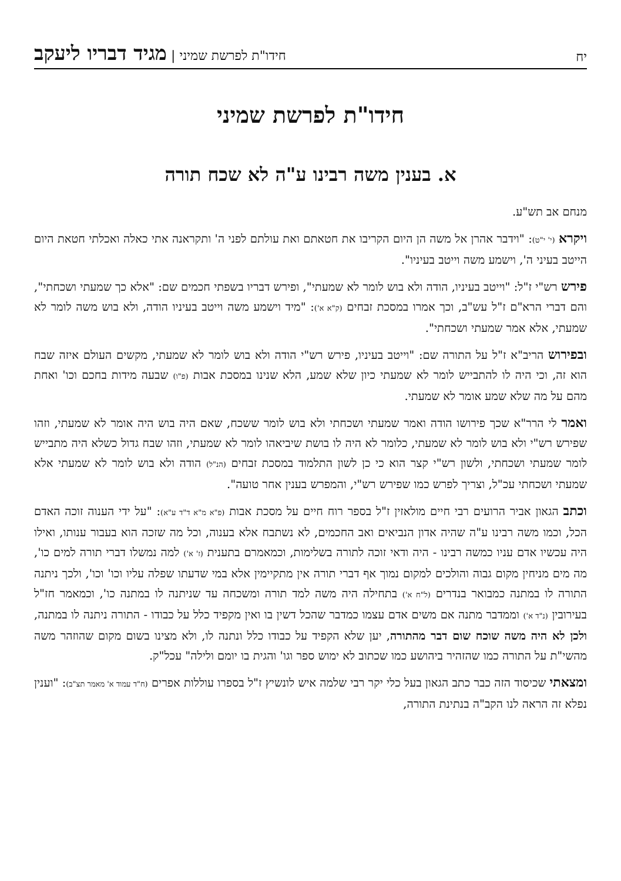יח חידו"ת לפרשת שמיני | מגיד דבריו ליעקב
חידו"ת לפרשת שמיני
א. בענין משה רבינו ע"ה לא שכח תורה
מנחם אב תש"ע.
ויקרא (י' י"ט): "וידבר אהרן אל משה הן היום הקריבו את חטאתם ואת עולתם לפני ה' ותקראנה אתי כאלה ואכלתי חטאת היום הייטב בעיני ה', וישמע משה וייטב בעיניו".
פירש רש"י ז"ל: "וייטב בעיניו, הודה ולא בוש לומר לא שמעתי", ופירש דבריו בשפתי חכמים שם: "אלא כך שמעתי ושכחתי", והם דברי הרא"ם ז"ל עש"ב, וכך אמרו במסכת זבחים (ק"א א'): "מיד וישמע משה וייטב בעיניו הודה, ולא בוש משה לומר לא שמעתי, אלא אמר שמעתי ושכחתי".
ובפירוש הריב"א ז"ל על התורה שם: "וייטב בעיניו, פירש רש"י הודה ולא בוש לומר לא שמעתי, מקשים העולם איזה שבח הוא זה, וכי היה לו להתבייש לומר לא שמעתי כיון שלא שמע, הלא שנינו במסכת אבות (פ"ו) שבעה מידות בחכם וכו' ואחת מהם על מה שלא שמע אומר לא שמעתי.
ואמר לי הרר"א שכך פירושו הודה ואמר שמעתי ושכחתי ולא בוש לומר ששכח, שאם היה בוש היה אומר לא שמעתי, וזהו שפירש רש"י ולא בוש לומר לא שמעתי, כלומר לא היה לו בושת שיביאהו לומר לא שמעתי, וזהו שבח גדול כשלא היה מתבייש לומר שמעתי ושכחתי, ולשון רש"י קצר הוא כי כן לשון התלמוד במסכת זבחים (הנ"ל) הודה ולא בוש לומר לא שמעתי אלא שמעתי ושכחתי עכ"ל, וצריך לפרש כמו שפירש רש"י, והמפרש בענין אחר טועה".
וכתב הגאון אביר הרועים רבי חיים מולאזין ז"ל בספר רוח חיים על מסכת אבות (פ"א מ"א ד"ד ע"א): "על ידי הענוה זוכה האדם הכל, וכמו משה רבינו ע"ה שהיה אדון הנביאים ואב החכמים, לא נשתבח אלא בענוה, וכל מה שזכה הוא בעבור ענותו, ואילו היה עכשיו אדם עניו כמשה רבינו - היה ודאי זוכה לתורה בשלימות, וכמאמרם בתענית (ז' א') למה נמשלו דברי תורה למים כו', מה מים מניחין מקום גבוה והולכים למקום נמוך אף דברי תורה אין מתקיימין אלא במי שדעתו שפלה עליו וכו' וכו', ולכך ניתנה התורה לו במתנה כמבואר בנדרים (ל"ח א') בתחילה היה משה למד תורה ומשכחה עד שניתנה לו במתנה כו', וכמאמר חז"ל בעירובין (נ"ד א') וממדבר מתנה אם משים אדם עצמו כמדבר שהכל דשין בו ואין מקפיד כלל על כבודו - התורה ניתנה לו במתנה, ולכן לא היה משה שוכח שום דבר מהתורה, יען שלא הקפיד על כבודו כלל ונתנה לו, ולא מצינו בשום מקום שהוזהר משה מהשי"ת על התורה כמו שהזהיר ביהושע כמו שכתוב לא ימוש ספר וגו' והגית בו יומם ולילה" עכל"ק.
ומצאתי שכיסוד הזה כבר כתב הגאון בעל כלי יקר רבי שלמה איש לונשיץ ז"ל בספרו עוללות אפרים (ח"ד עמוד א' מאמר תצ"ב): "וענין נפלא זה הראה לנו הקב"ה בנתינת התורה,